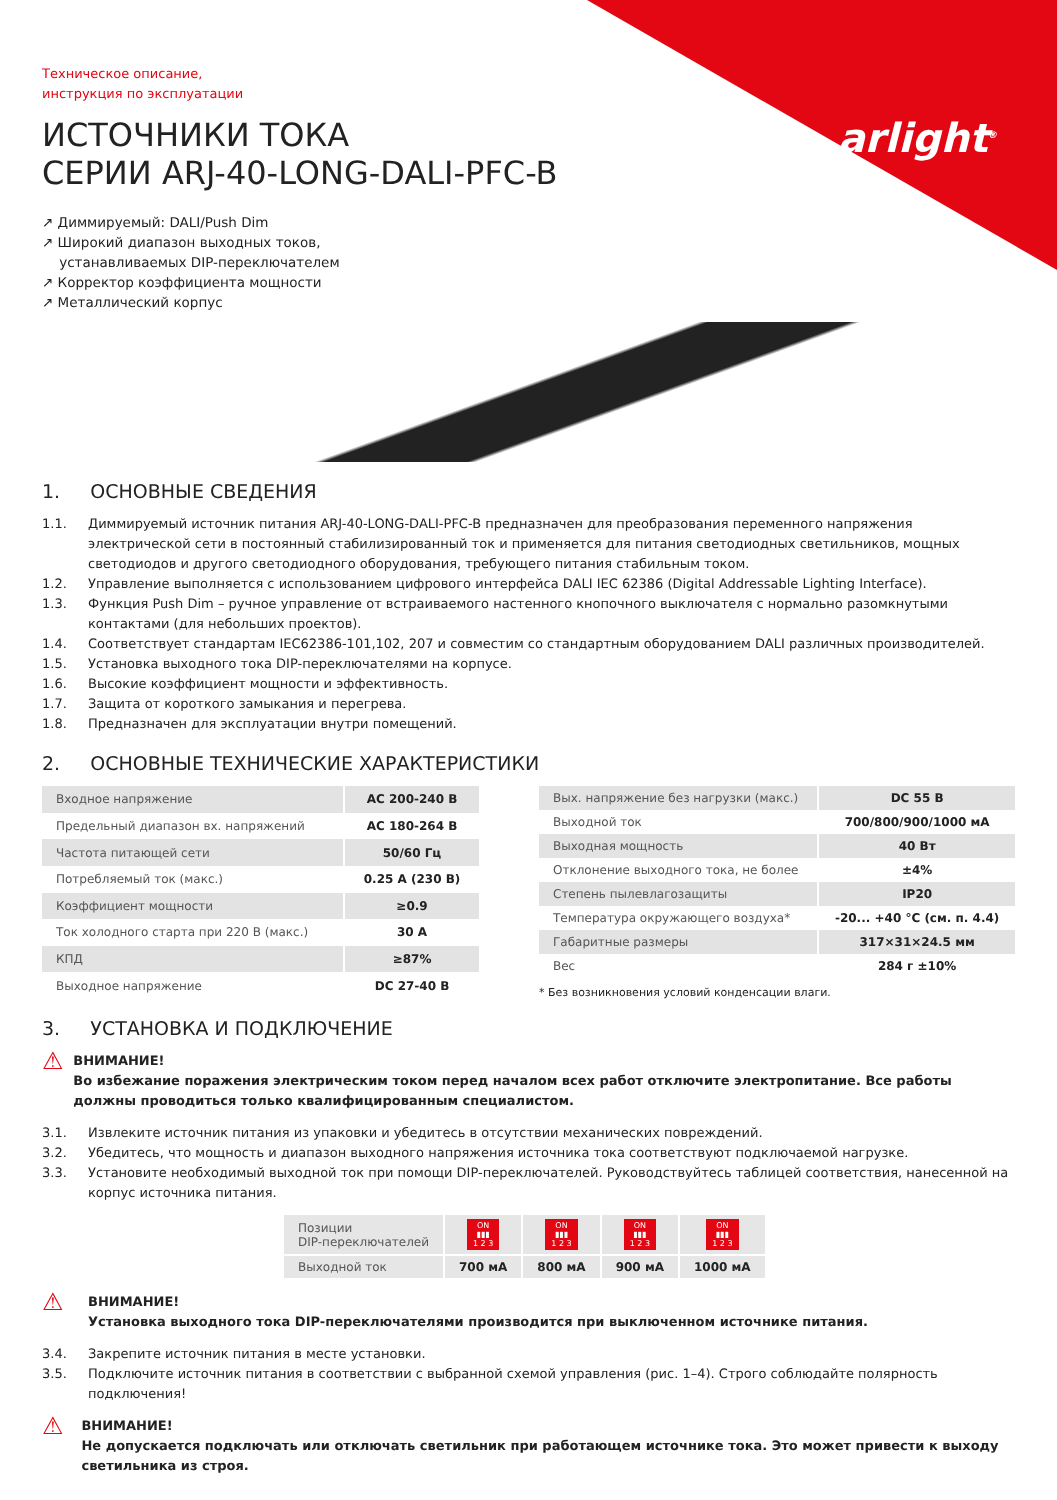arlight<sup>®</sup>
Техническое описание,
инструкция по эксплуатации
ИСТОЧНИКИ ТОКА
СЕРИИ ARJ-40-LONG-DALI-PFC-B
↗ Диммируемый: DALI/Push Dim
↗ Широкий диапазон выходных токов,
устанавливаемых DIP-переключателем
↗ Корректор коэффициента мощности
↗ Металлический корпус
1. ОСНОВНЫЕ СВЕДЕНИЯ
1.1. Диммируемый источник питания ARJ-40-LONG-DALI-PFC-B предназначен для преобразования переменного напряжения электрической сети в постоянный стабилизированный ток и применяется для питания светодиодных светильников, мощных светодиодов и другого светодиодного оборудования, требующего питания стабильным током.
1.2. Управление выполняется с использованием цифрового интерфейса DALI IEC 62386 (Digital Addressable Lighting Interface).
1.3. Функция Push Dim – ручное управление от встраиваемого настенного кнопочного выключателя с нормально разомкнутыми контактами (для небольших проектов).
1.4. Соответствует стандартам IEC62386-101,102, 207 и совместим со стандартным оборудованием DALI различных производителей.
1.5. Установка выходного тока DIP-переключателями на корпусе.
1.6. Высокие коэффициент мощности и эффективность.
1.7. Защита от короткого замыкания и перегрева.
1.8. Предназначен для эксплуатации внутри помещений.
2. ОСНОВНЫЕ ТЕХНИЧЕСКИЕ ХАРАКТЕРИСТИКИ
| Входное напряжение | AC 200-240 В |
| Предельный диапазон вх. напряжений | AC 180-264 В |
| Частота питающей сети | 50/60 Гц |
| Потребляемый ток (макс.) | 0.25 А (230 В) |
| Коэффициент мощности | ≥0.9 |
| Ток холодного старта при 220 В (макс.) | 30 А |
| КПД | ≥87% |
| Выходное напряжение | DC 27-40 В |
| Вых. напряжение без нагрузки (макс.) | DC 55 В |
| Выходной ток | 700/800/900/1000 мА |
| Выходная мощность | 40 Вт |
| Отклонение выходного тока, не более | ±4% |
| Степень пылевлагозащиты | IP20 |
| Температура окружающего воздуха* | -20... +40 °C (см. п. 4.4) |
| Габаритные размеры | 317×31×24.5 мм |
| Вес | 284 г ±10% |
* Без возникновения условий конденсации влаги.
3. УСТАНОВКА И ПОДКЛЮЧЕНИЕ
⚠ ВНИМАНИЕ!
Во избежание поражения электрическим током перед началом всех работ отключите электропитание. Все работы должны проводиться только квалифицированным специалистом.
3.1. Извлеките источник питания из упаковки и убедитесь в отсутствии механических повреждений.
3.2. Убедитесь, что мощность и диапазон выходного напряжения источника тока соответствуют подключаемой нагрузке.
3.3. Установите необходимый выходной ток при помощи DIP-переключателей. Руководствуйтесь таблицей соответствия, нанесенной на корпус источника питания.
| Позиции DIP-переключателей | ON ▮▮▮ 1 2 3 | ON ▮▮▮ 1 2 3 | ON ▮▮▮ 1 2 3 | ON ▮▮▮ 1 2 3 |
| Выходной ток | 700 мА | 800 мА | 900 мА | 1000 мА |
⚠ ВНИМАНИЕ!
Установка выходного тока DIP-переключателями производится при выключенном источнике питания.
3.4. Закрепите источник питания в месте установки.
3.5. Подключите источник питания в соответствии с выбранной схемой управления (рис. 1–4). Строго соблюдайте полярность подключения!
⚠ ВНИМАНИЕ!
Не допускается подключать или отключать светильник при работающем источнике тока. Это может привести к выходу светильника из строя.